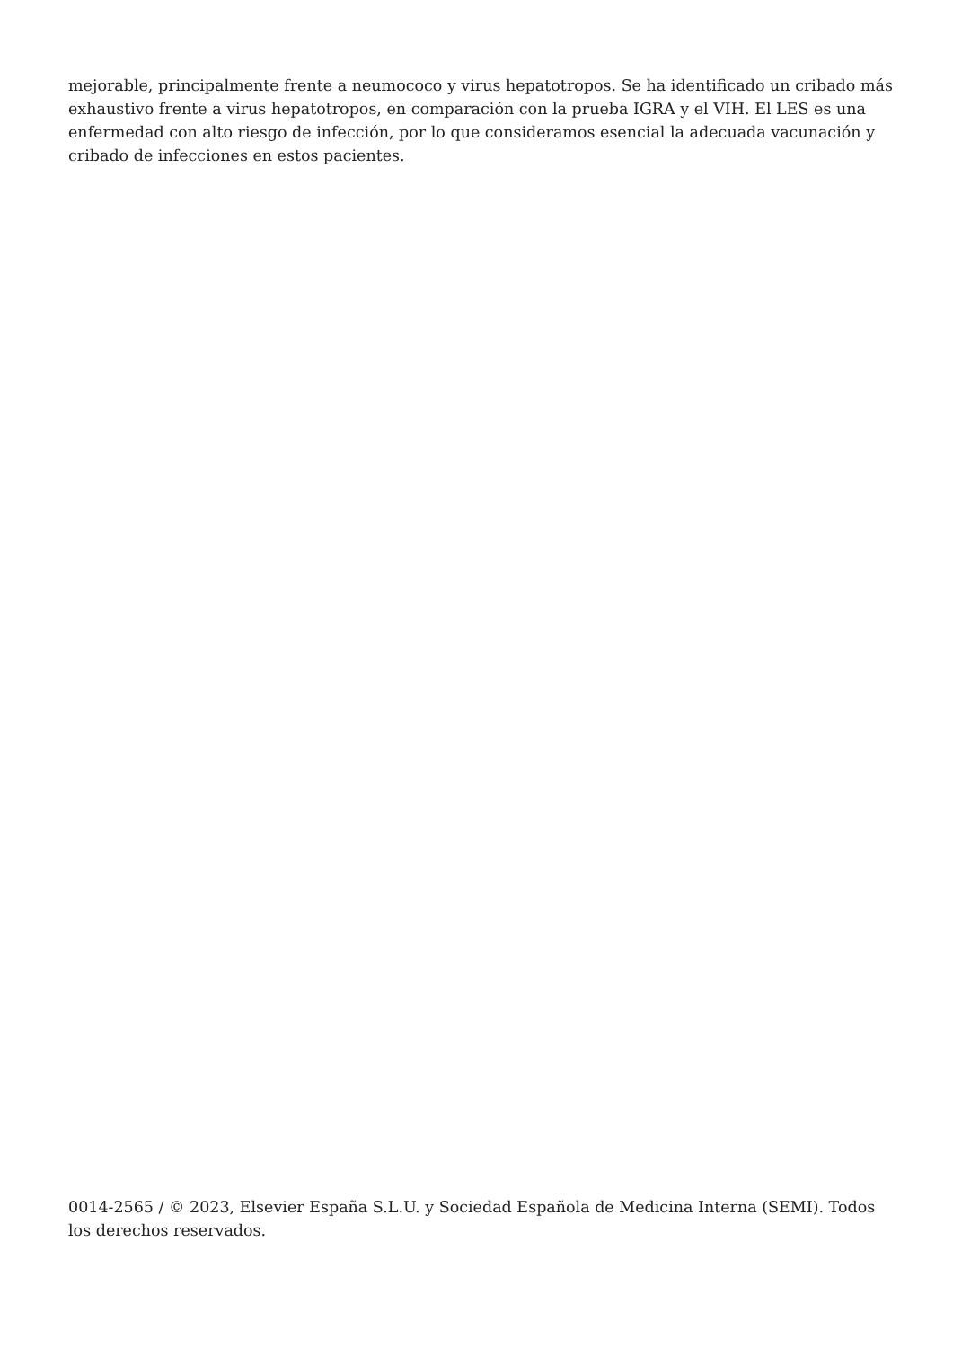mejorable, principalmente frente a neumococo y virus hepatotropos. Se ha identificado un cribado más exhaustivo frente a virus hepatotropos, en comparación con la prueba IGRA y el VIH. El LES es una enfermedad con alto riesgo de infección, por lo que consideramos esencial la adecuada vacunación y cribado de infecciones en estos pacientes.
0014-2565 / © 2023, Elsevier España S.L.U. y Sociedad Española de Medicina Interna (SEMI). Todos los derechos reservados.